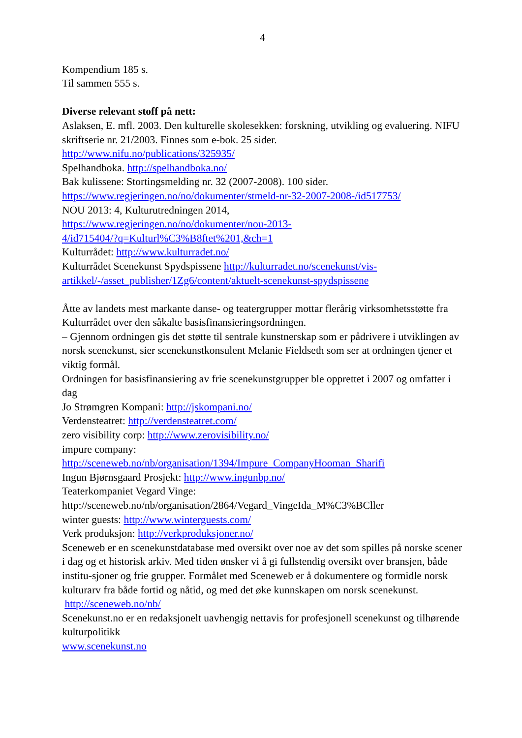4
Kompendium 185 s.
Til sammen 555 s.
Diverse relevant stoff på nett:
Aslaksen, E. mfl. 2003. Den kulturelle skolesekken: forskning, utvikling og evaluering. NIFU skriftserie nr. 21/2003. Finnes som e-bok. 25 sider.
http://www.nifu.no/publications/325935/
Spelhandboka. http://spelhandboka.no/
Bak kulissene: Stortingsmelding nr. 32 (2007-2008). 100 sider.
https://www.regjeringen.no/no/dokumenter/stmeld-nr-32-2007-2008-/id517753/
NOU 2013: 4, Kulturutredningen 2014,
https://www.regjeringen.no/no/dokumenter/nou-2013-
4/id715404/?q=Kulturl%C3%B8ftet%201,&ch=1
Kulturrådet: http://www.kulturradet.no/
Kulturrådet Scenekunst Spydspissene http://kulturradet.no/scenekunst/vis-artikkel/-/asset_publisher/1Zg6/content/aktuelt-scenekunst-spydspissene
Åtte av landets mest markante danse- og teatergrupper mottar flerårig virksomhetsstøtte fra Kulturrådet over den såkalte basisfinansieringsordningen.
– Gjennom ordningen gis det støtte til sentrale kunstnerskap som er pådrivere i utviklingen av norsk scenekunst, sier scenekunstkonsulent Melanie Fieldseth som ser at ordningen tjener et viktig formål.
Ordningen for basisfinansiering av frie scenekunstgrupper ble opprettet i 2007 og omfatter i dag
Jo Strømgren Kompani: http://jskompani.no/
Verdensteatret: http://verdensteatret.com/
zero visibility corp: http://www.zerovisibility.no/
impure company:
http://sceneweb.no/nb/organisation/1394/Impure_CompanyHooman_Sharifi
Ingun Bjørnsgaard Prosjekt: http://www.ingunbp.no/
Teaterkompaniet Vegard Vinge:
http://sceneweb.no/nb/organisation/2864/Vegard_VingeIda_M%C3%BCller
winter guests: http://www.winterguests.com/
Verk produksjon: http://verkproduksjoner.no/
Sceneweb er en scenekunstdatabase med oversikt over noe av det som spilles på norske scener i dag og et historisk arkiv. Med tiden ønsker vi å gi fullstendig oversikt over bransjen, både institu-sjoner og frie grupper. Formålet med Sceneweb er å dokumentere og formidle norsk kulturarv fra både fortid og nåtid, og med det øke kunnskapen om norsk scenekunst.
http://sceneweb.no/nb/
Scenekunst.no er en redaksjonelt uavhengig nettavis for profesjonell scenekunst og tilhørende kulturpolitikk
www.scenekunst.no